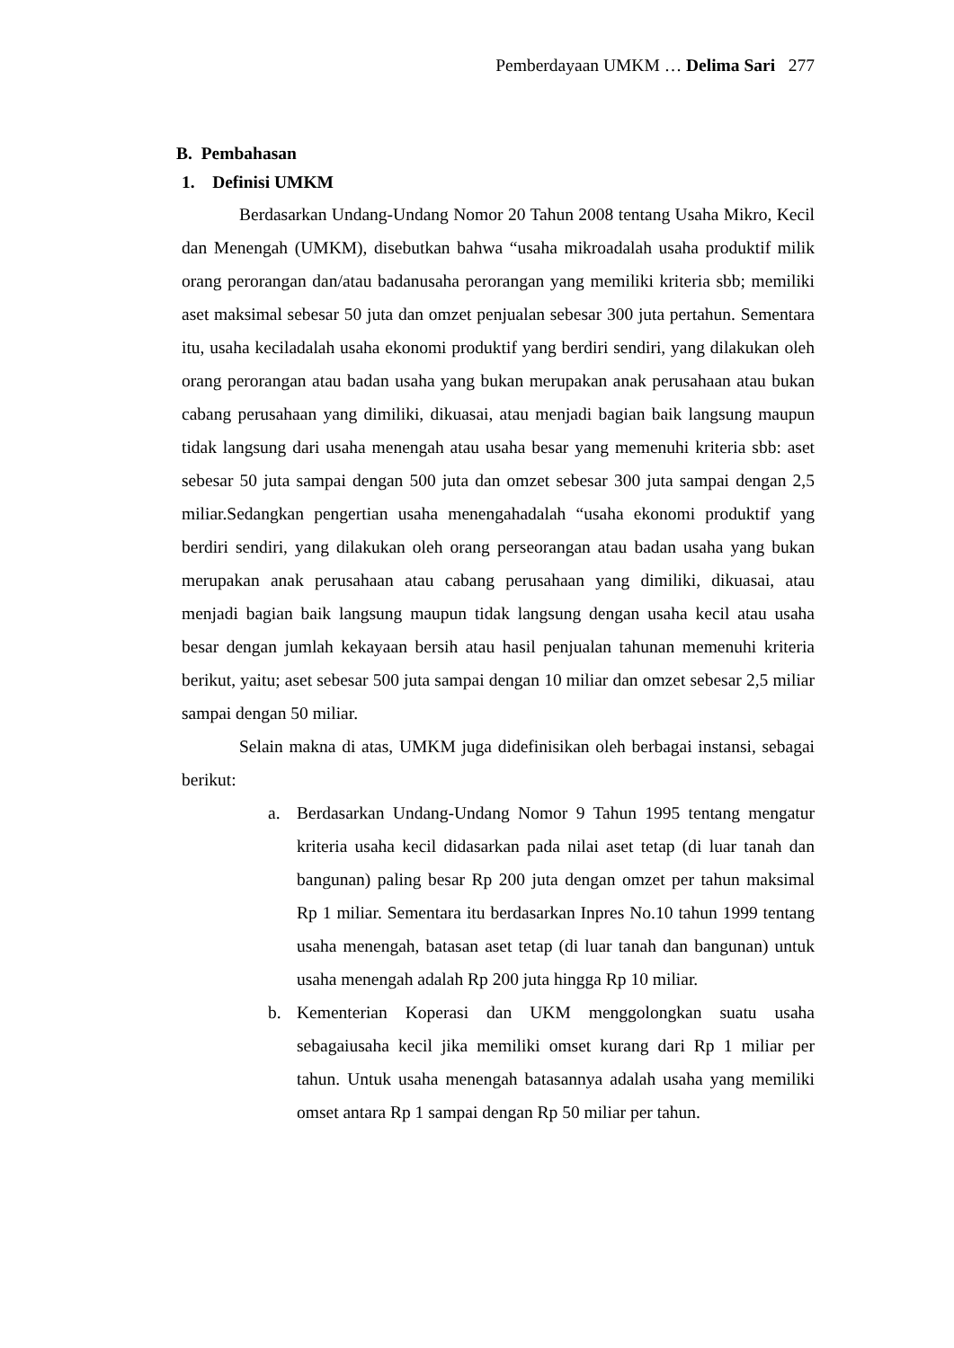Pemberdayaan UMKM … Delima Sari 277
B. Pembahasan
1. Definisi UMKM
Berdasarkan Undang-Undang Nomor 20 Tahun 2008 tentang Usaha Mikro, Kecil dan Menengah (UMKM), disebutkan bahwa “usaha mikroadalah usaha produktif milik orang perorangan dan/atau badanusaha perorangan yang memiliki kriteria sbb; memiliki aset maksimal sebesar 50 juta dan omzet penjualan sebesar 300 juta pertahun. Sementara itu, usaha keciladalah usaha ekonomi produktif yang berdiri sendiri, yang dilakukan oleh orang perorangan atau badan usaha yang bukan merupakan anak perusahaan atau bukan cabang perusahaan yang dimiliki, dikuasai, atau menjadi bagian baik langsung maupun tidak langsung dari usaha menengah atau usaha besar yang memenuhi kriteria sbb: aset sebesar 50 juta sampai dengan 500 juta dan omzet sebesar 300 juta sampai dengan 2,5 miliar.Sedangkan pengertian usaha menengahadalah “usaha ekonomi produktif yang berdiri sendiri, yang dilakukan oleh orang perseorangan atau badan usaha yang bukan merupakan anak perusahaan atau cabang perusahaan yang dimiliki, dikuasai, atau menjadi bagian baik langsung maupun tidak langsung dengan usaha kecil atau usaha besar dengan jumlah kekayaan bersih atau hasil penjualan tahunan memenuhi kriteria berikut, yaitu; aset sebesar 500 juta sampai dengan 10 miliar dan omzet sebesar 2,5 miliar sampai dengan 50 miliar.
Selain makna di atas, UMKM juga didefinisikan oleh berbagai instansi, sebagai berikut:
a. Berdasarkan Undang-Undang Nomor 9 Tahun 1995 tentang mengatur kriteria usaha kecil didasarkan pada nilai aset tetap (di luar tanah dan bangunan) paling besar Rp 200 juta dengan omzet per tahun maksimal Rp 1 miliar. Sementara itu berdasarkan Inpres No.10 tahun 1999 tentang usaha menengah, batasan aset tetap (di luar tanah dan bangunan) untuk usaha menengah adalah Rp 200 juta hingga Rp 10 miliar.
b. Kementerian Koperasi dan UKM menggolongkan suatu usaha sebagaiusaha kecil jika memiliki omset kurang dari Rp 1 miliar per tahun. Untuk usaha menengah batasannya adalah usaha yang memiliki omset antara Rp 1 sampai dengan Rp 50 miliar per tahun.